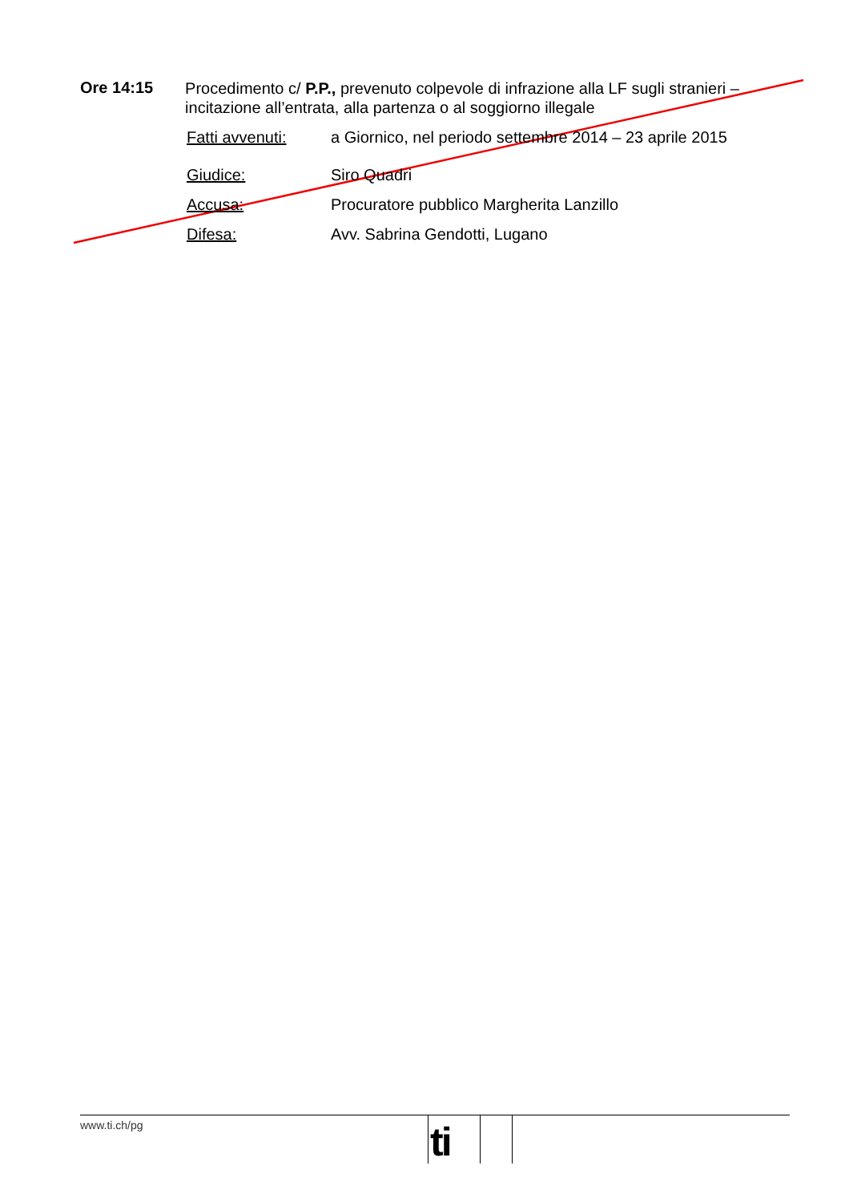Ore 14:15
Procedimento c/ P.P., prevenuto colpevole di infrazione alla LF sugli stranieri – incitazione all’entrata, alla partenza o al soggiorno illegale
Fatti avvenuti: a Giornico, nel periodo settembre 2014 – 23 aprile 2015
Giudice: Siro Quadri
Accusa: Procuratore pubblico Margherita Lanzillo
Difesa: Avv. Sabrina Gendotti, Lugano
www.ti.ch/pg
ti